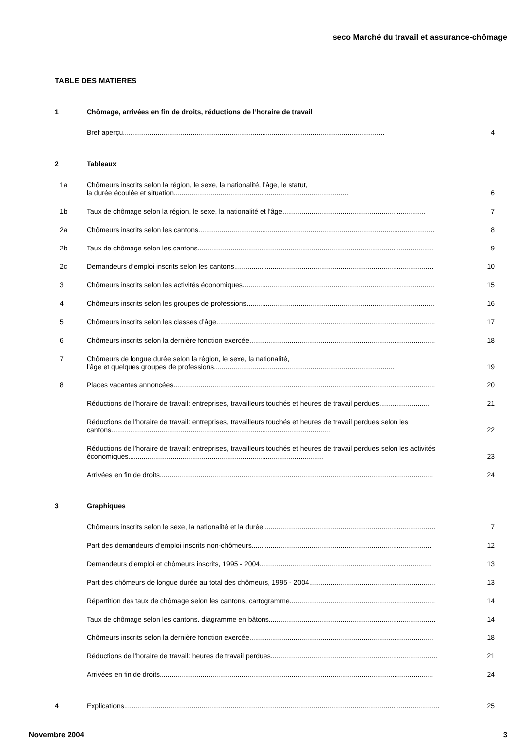seco Marché du travail et assurance-chômage
TABLE DES MATIERES
1 Chômage, arrivées en fin de droits, réductions de l’horaire de travail
Bref aperçu....................................................................................................................................... 4
2 Tableaux
1a Chômeurs inscrits selon la région, le sexe, la nationalité, l’âge, le statut,
la durée écoulée et situation.......................................................................................... 6
1b Taux de chômage selon la région, le sexe, la nationalité et l’âge.......................................................................... 7
2a Chômeurs inscrits selon les cantons.......................................................................................................................... 8
2b Taux de chômage selon les cantons.......................................................................................................................... 9
2c Demandeurs d’emploi inscrits selon les cantons....................................................................................................... 10
3 Chômeurs inscrits selon les activités économiques................................................................................................... 15
4 Chômeurs inscrits selon les groupes de professions................................................................................................. 16
5 Chômeurs inscrits selon les classes d’âge................................................................................................................. 17
6 Chômeurs inscrits selon la dernière fonction exercée................................................................................................ 18
7 Chômeurs de longue durée selon la région, le sexe, la nationalité,
l’âge et quelques groupes de professions............................................................................................. 19
8 Places vacantes annoncées....................................................................................................................................... 20
Réductions de l’horaire de travail: entreprises, travailleurs touchés et heures de travail perdues.......................... 21
Réductions de l’horaire de travail: entreprises, travailleurs touchés et heures de travail perdues selon les cantons................................................................................................................. 22
Réductions de l’horaire de travail: entreprises, travailleurs touchés et heures de travail perdues selon les activités économiques..................................................................................................... 23
Arrivées en fin de droits............................................................................................................................................. 24
3 Graphiques
Chômeurs inscrits selon le sexe, la nationalité et la durée......................................................................................... 7
Part des demandeurs d’emploi inscrits non-chômeurs............................................................................................. 12
Demandeurs d’emploi et chômeurs inscrits, 1995 - 2004......................................................................................... 13
Part des chômeurs de longue durée au total des chômeurs, 1995 - 2004................................................................. 13
Répartition des taux de chômage selon les cantons, cartogramme........................................................................... 14
Taux de chômage selon les cantons, diagramme en bâtons...................................................................................... 14
Chômeurs inscrits selon la dernière fonction exercée............................................................................................... 18
Réductions de l’horaire de travail: heures de travail perdues...................................................................................... 21
Arrivées en fin de droits............................................................................................................................................. 24
4 Explications................................................................................................................................................................... 25
Novembre 2004 3